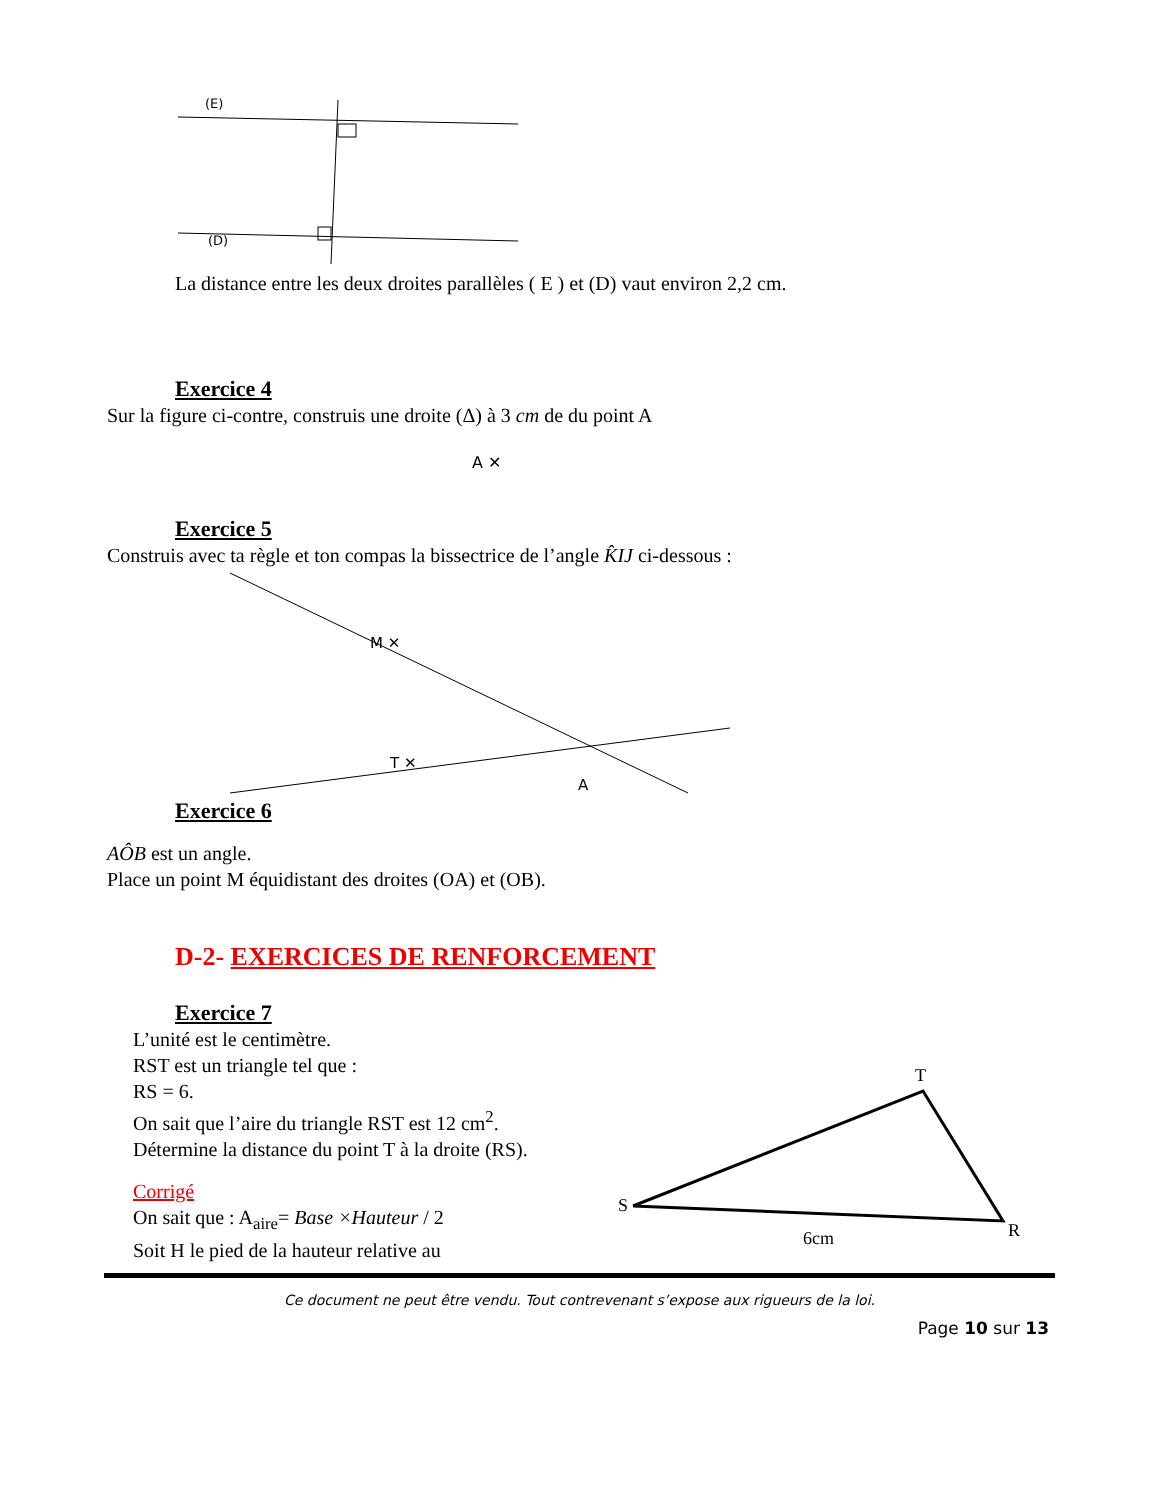(E)
(D)
La distance entre les deux droites parallèles ( E ) et (D) vaut environ 2,2 cm.
Exercice 4
Sur la figure ci-contre, construis une droite (Δ) à 3 cm de du point A
A ✕
Exercice 5
Construis avec ta règle et ton compas la bissectrice de l’angle K̂IJ ci-dessous :
M ✕
T ✕
A
Exercice 6
AÔB est un angle.
Place un point M équidistant des droites (OA) et (OB).
D-2- EXERCICES DE RENFORCEMENT
Exercice 7
L’unité est le centimètre.
RST est un triangle tel que :
RS = 6.
On sait que l’aire du triangle RST est 12 cm<sup>2</sup>.
Détermine la distance du point T à la droite (RS).
Corrigé
On sait que : A<sub>aire</sub>= Base ×Hauteur / 2
Soit H le pied de la hauteur relative au
T
S
R
6cm
Ce document ne peut être vendu. Tout contrevenant s’expose aux rigueurs de la loi.
Page 10 sur 13